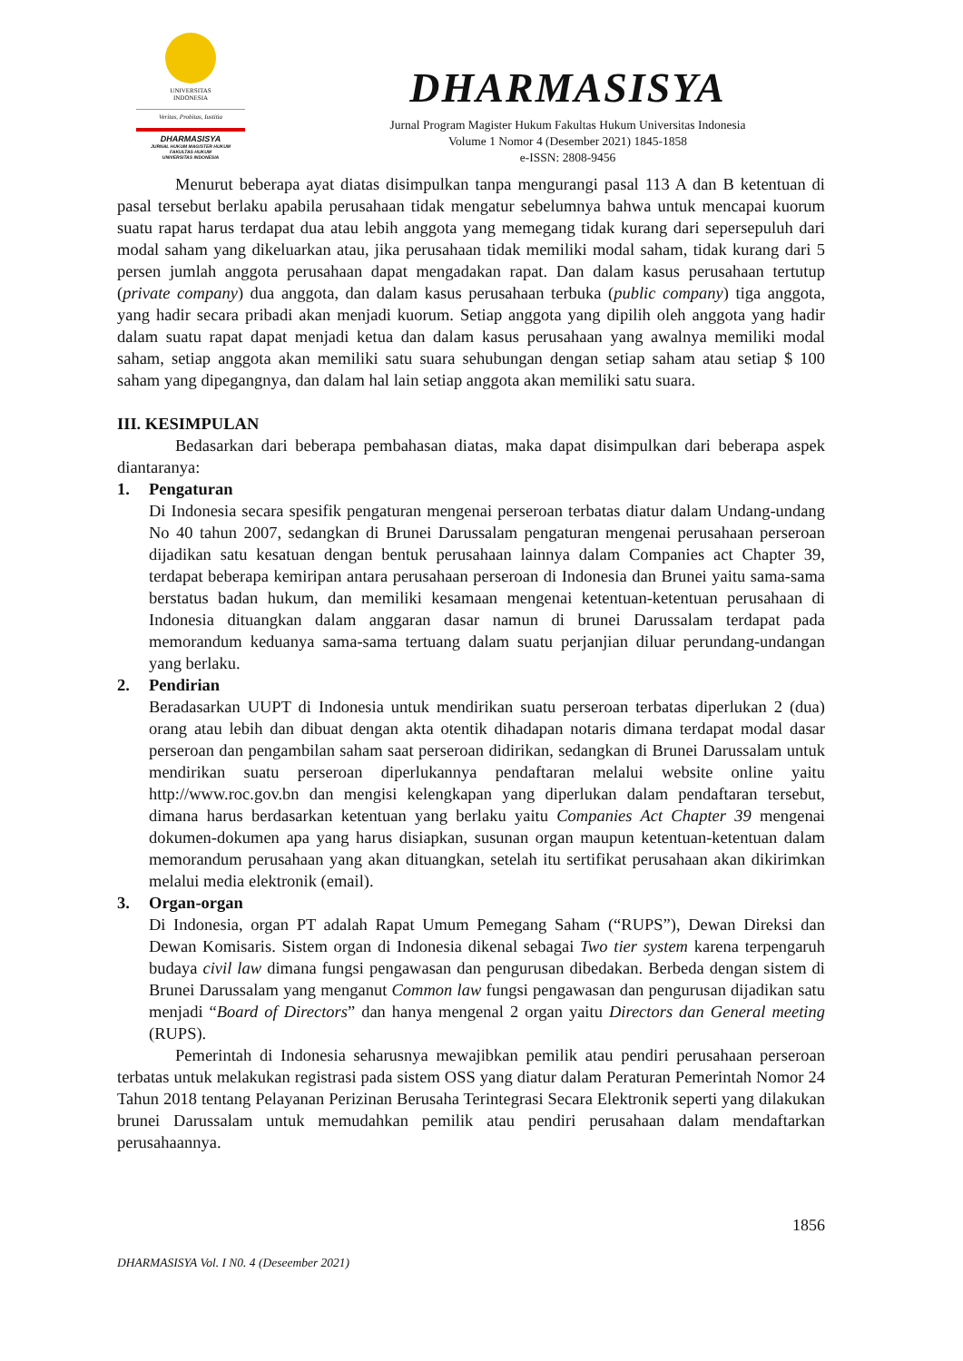UNIVERSITAS
INDONESIA
Veritas, Probitas, Iustitia
DHARMASISYA
JURNAL HUKUM MAGISTER HUKUM
FAKULTAS HUKUM
UNIVERSITAS INDONESIA
DHARMASISYA
Jurnal Program Magister Hukum Fakultas Hukum Universitas Indonesia
Volume 1 Nomor 4 (Desember 2021) 1845-1858
e-ISSN: 2808-9456
Menurut beberapa ayat diatas disimpulkan tanpa mengurangi pasal 113 A dan B ketentuan di pasal tersebut berlaku apabila perusahaan tidak mengatur sebelumnya bahwa untuk mencapai kuorum suatu rapat harus terdapat dua atau lebih anggota yang memegang tidak kurang dari sepersepuluh dari modal saham yang dikeluarkan atau, jika perusahaan tidak memiliki modal saham, tidak kurang dari 5 persen jumlah anggota perusahaan dapat mengadakan rapat. Dan dalam kasus perusahaan tertutup (private company) dua anggota, dan dalam kasus perusahaan terbuka (public company) tiga anggota, yang hadir secara pribadi akan menjadi kuorum. Setiap anggota yang dipilih oleh anggota yang hadir dalam suatu rapat dapat menjadi ketua dan dalam kasus perusahaan yang awalnya memiliki modal saham, setiap anggota akan memiliki satu suara sehubungan dengan setiap saham atau setiap $ 100 saham yang dipegangnya, dan dalam hal lain setiap anggota akan memiliki satu suara.
III. KESIMPULAN
Bedasarkan dari beberapa pembahasan diatas, maka dapat disimpulkan dari beberapa aspek diantaranya:
1. Pengaturan
Di Indonesia secara spesifik pengaturan mengenai perseroan terbatas diatur dalam Undang-undang No 40 tahun 2007, sedangkan di Brunei Darussalam pengaturan mengenai perusahaan perseroan dijadikan satu kesatuan dengan bentuk perusahaan lainnya dalam Companies act Chapter 39, terdapat beberapa kemiripan antara perusahaan perseroan di Indonesia dan Brunei yaitu sama-sama berstatus badan hukum, dan memiliki kesamaan mengenai ketentuan-ketentuan perusahaan di Indonesia dituangkan dalam anggaran dasar namun di brunei Darussalam terdapat pada memorandum keduanya sama-sama tertuang dalam suatu perjanjian diluar perundang-undangan yang berlaku.
2. Pendirian
Beradasarkan UUPT di Indonesia untuk mendirikan suatu perseroan terbatas diperlukan 2 (dua) orang atau lebih dan dibuat dengan akta otentik dihadapan notaris dimana terdapat modal dasar perseroan dan pengambilan saham saat perseroan didirikan, sedangkan di Brunei Darussalam untuk mendirikan suatu perseroan diperlukannya pendaftaran melalui website online yaitu http://www.roc.gov.bn dan mengisi kelengkapan yang diperlukan dalam pendaftaran tersebut, dimana harus berdasarkan ketentuan yang berlaku yaitu Companies Act Chapter 39 mengenai dokumen-dokumen apa yang harus disiapkan, susunan organ maupun ketentuan-ketentuan dalam memorandum perusahaan yang akan dituangkan, setelah itu sertifikat perusahaan akan dikirimkan melalui media elektronik (email).
3. Organ-organ
Di Indonesia, organ PT adalah Rapat Umum Pemegang Saham (“RUPS”), Dewan Direksi dan Dewan Komisaris. Sistem organ di Indonesia dikenal sebagai Two tier system karena terpengaruh budaya civil law dimana fungsi pengawasan dan pengurusan dibedakan. Berbeda dengan sistem di Brunei Darussalam yang menganut Common law fungsi pengawasan dan pengurusan dijadikan satu menjadi “Board of Directors” dan hanya mengenal 2 organ yaitu Directors dan General meeting (RUPS).
Pemerintah di Indonesia seharusnya mewajibkan pemilik atau pendiri perusahaan perseroan terbatas untuk melakukan registrasi pada sistem OSS yang diatur dalam Peraturan Pemerintah Nomor 24 Tahun 2018 tentang Pelayanan Perizinan Berusaha Terintegrasi Secara Elektronik seperti yang dilakukan brunei Darussalam untuk memudahkan pemilik atau pendiri perusahaan dalam mendaftarkan perusahaannya.
1856
DHARMASISYA Vol. I N0. 4 (Deseember 2021)